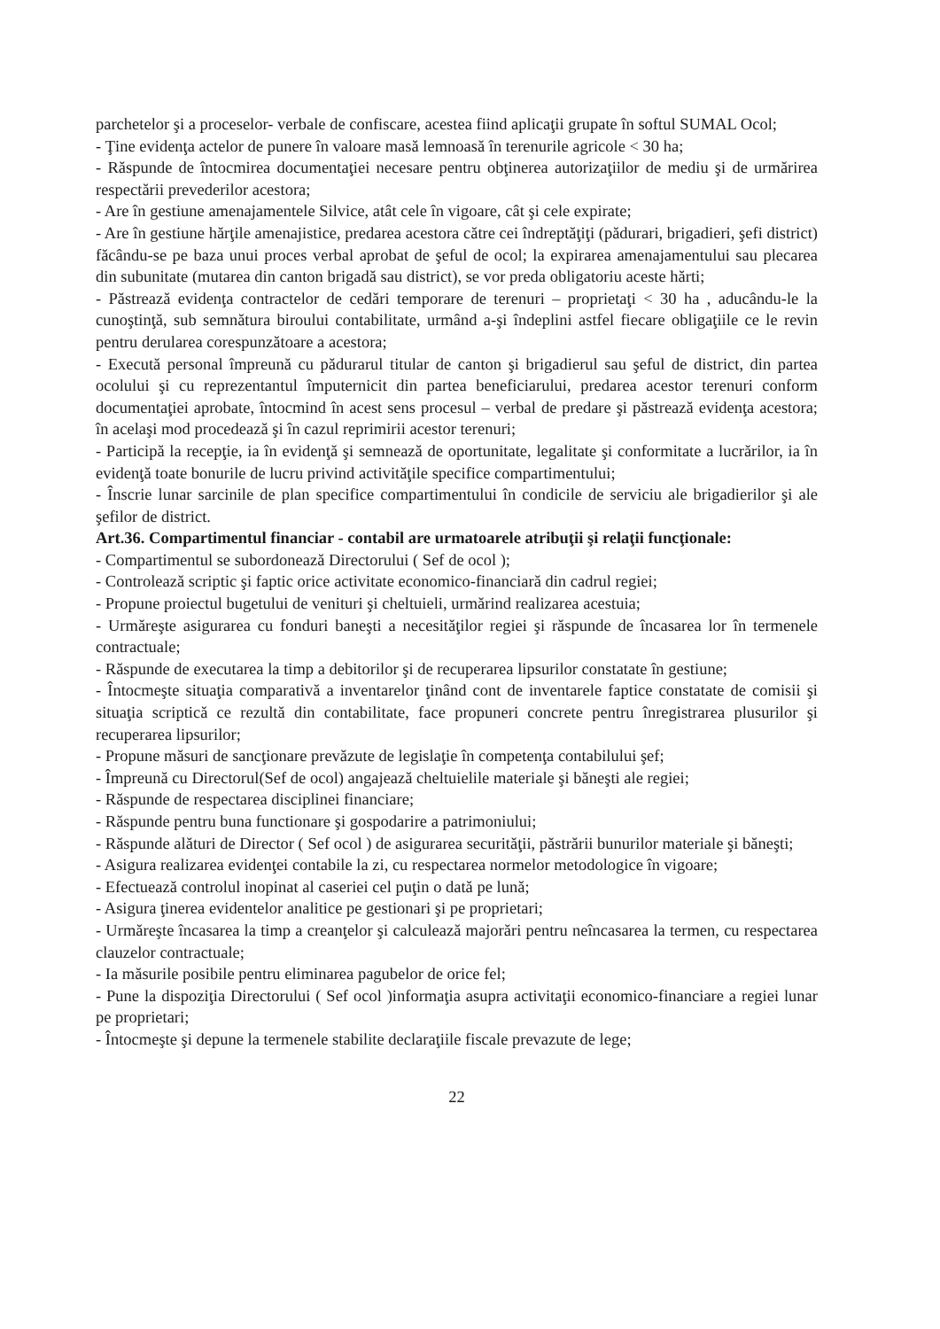parchetelor şi a proceselor- verbale de confiscare, acestea fiind aplicaţii grupate în softul SUMAL Ocol;
- Ţine evidenţa actelor de punere în valoare masă lemnoasă în terenurile agricole < 30 ha;
- Răspunde de întocmirea documentaţiei necesare pentru obţinerea autorizaţiilor de mediu şi de urmărirea respectării prevederilor acestora;
- Are în gestiune amenajamentele Silvice, atât cele în vigoare, cât şi cele expirate;
- Are în gestiune hărţile amenajistice, predarea acestora către cei îndreptăţiţi (pădurari, brigadieri, şefi district) făcându-se pe baza unui proces verbal aprobat de şeful de ocol; la expirarea amenajamentului sau plecarea din subunitate (mutarea din canton brigadă sau district), se vor preda obligatoriu aceste hărti;
- Păstrează evidenţa contractelor de cedări temporare de terenuri – proprietaţi < 30 ha , aducându-le la cunoştinţă, sub semnătura biroului contabilitate, urmând a-şi îndeplini astfel fiecare obligaţiile ce le revin pentru derularea corespunzătoare a acestora;
- Execută personal împreună cu pădurarul titular de canton şi brigadierul sau şeful de district, din partea ocolului şi cu reprezentantul împuternicit din partea beneficiarului, predarea acestor terenuri conform documentaţiei aprobate, întocmind în acest sens procesul – verbal de predare şi păstrează evidenţa acestora; în acelaşi mod procedează şi în cazul reprimirii acestor terenuri;
- Participă la recepţie, ia în evidenţă şi semnează de oportunitate, legalitate şi conformitate a lucrărilor, ia în evidenţă toate bonurile de lucru privind activităţile specifice compartimentului;
- Înscrie lunar sarcinile de plan specifice compartimentului în condicile de serviciu ale brigadierilor şi ale şefilor de district.
Art.36. Compartimentul financiar - contabil are urmatoarele atribuţii şi relaţii funcţionale:
- Compartimentul se subordonează Directorului ( Sef de ocol );
- Controlează scriptic şi faptic orice activitate economico-financiară din cadrul regiei;
- Propune proiectul bugetului de venituri şi cheltuieli, urmărind realizarea acestuia;
- Urmăreşte asigurarea cu fonduri baneşti a necesităţilor regiei şi răspunde de încasarea lor în termenele contractuale;
- Răspunde de executarea la timp a debitorilor şi de recuperarea lipsurilor constatate în gestiune;
- Întocmeşte situaţia comparativă a inventarelor ţinând cont de inventarele faptice constatate de comisii şi situaţia scriptică ce rezultă din contabilitate, face propuneri concrete pentru înregistrarea plusurilor şi recuperarea lipsurilor;
- Propune măsuri de sancţionare prevăzute de legislaţie în competenţa contabilului şef;
- Împreună cu Directorul(Sef de ocol) angajează cheltuielile materiale şi băneşti ale regiei;
- Răspunde de respectarea disciplinei financiare;
- Răspunde pentru buna functionare şi gospodarire a patrimoniului;
- Răspunde alături de Director ( Sef ocol ) de asigurarea securităţii, păstrării bunurilor materiale şi băneşti;
- Asigura realizarea evidenţei contabile la zi, cu respectarea normelor metodologice în vigoare;
- Efectuează controlul inopinat al caseriei cel puţin o dată pe lună;
- Asigura ţinerea evidentelor analitice pe gestionari şi pe proprietari;
- Urmăreşte încasarea la timp a creanţelor şi calculează majorări pentru neîncasarea la termen, cu respectarea clauzelor contractuale;
- Ia măsurile posibile pentru eliminarea pagubelor de orice fel;
- Pune la dispoziţia Directorului ( Sef ocol )informaţia asupra activitaţii economico-financiare a regiei lunar pe proprietari;
- Întocmeşte şi depune la termenele stabilite declaraţiile fiscale prevazute de lege;
22